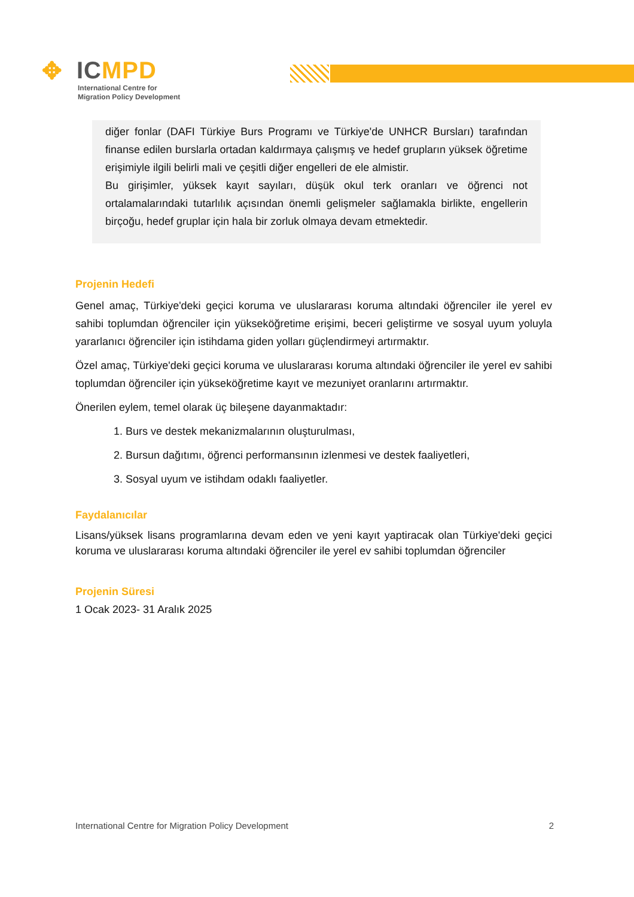✥ ICMPD
International Centre for
Migration Policy Development
diğer fonlar (DAFI Türkiye Burs Programı ve Türkiye'de UNHCR Bursları) tarafından finanse edilen burslarla ortadan kaldırmaya çalışmış ve hedef grupların yüksek öğretime erişimiyle ilgili belirli mali ve çeşitli diğer engelleri de ele almistir.
Bu girişimler, yüksek kayıt sayıları, düşük okul terk oranları ve öğrenci not ortalamalarındaki tutarlılık açısından önemli gelişmeler sağlamakla birlikte, engellerin birçoğu, hedef gruplar için hala bir zorluk olmaya devam etmektedir.
Projenin Hedefi
Genel amaç, Türkiye'deki geçici koruma ve uluslararası koruma altındaki öğrenciler ile yerel ev sahibi toplumdan öğrenciler için yükseköğretime erişimi, beceri geliştirme ve sosyal uyum yoluyla yararlanıcı öğrenciler için istihdama giden yolları güçlendirmeyi artırmaktır.
Özel amaç, Türkiye'deki geçici koruma ve uluslararası koruma altındaki öğrenciler ile yerel ev sahibi toplumdan öğrenciler için yükseköğretime kayıt ve mezuniyet oranlarını artırmaktır.
Önerilen eylem, temel olarak üç bileşene dayanmaktadır:
1. Burs ve destek mekanizmalarının oluşturulması,
2. Bursun dağıtımı, öğrenci performansının izlenmesi ve destek faaliyetleri,
3. Sosyal uyum ve istihdam odaklı faaliyetler.
Faydalanıcılar
Lisans/yüksek lisans programlarına devam eden ve yeni kayıt yaptiracak olan Türkiye'deki geçici koruma ve uluslararası koruma altındaki öğrenciler ile yerel ev sahibi toplumdan öğrenciler
Projenin Süresi
1 Ocak 2023- 31 Aralık 2025
International Centre for Migration Policy Development 2